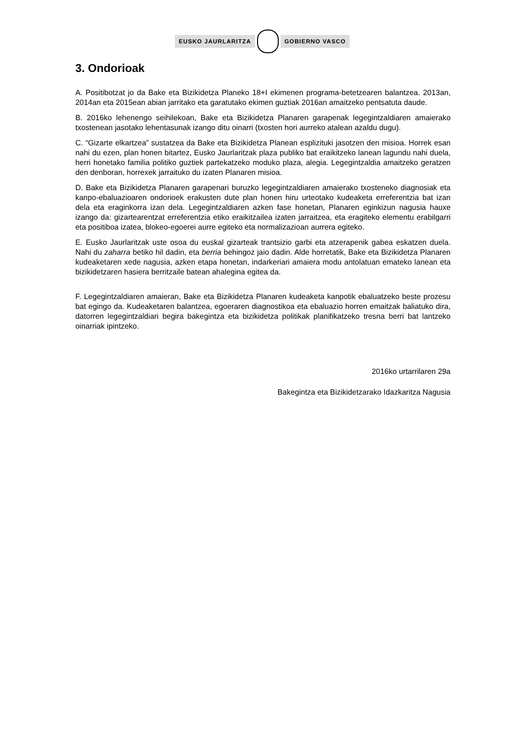EUSKO JAURLARITZA GOBIERNO VASCO
3. Ondorioak
A. Positibotzat jo da Bake eta Bizikidetza Planeko 18+I ekimenen programa-betetzearen balantzea. 2013an, 2014an eta 2015ean abian jarritako eta garatutako ekimen guztiak 2016an amaitzeko pentsatuta daude.
B. 2016ko lehenengo seihilekoan, Bake eta Bizikidetza Planaren garapenak legegintzaldiaren amaierako txostenean jasotako lehentasunak izango ditu oinarri (txosten hori aurreko atalean azaldu dugu).
C. “Gizarte elkartzea” sustatzea da Bake eta Bizikidetza Planean esplizituki jasotzen den misioa. Horrek esan nahi du ezen, plan honen bitartez, Eusko Jaurlaritzak plaza publiko bat eraikitzeko lanean lagundu nahi duela, herri honetako familia politiko guztiek partekatzeko moduko plaza, alegia. Legegintzaldia amaitzeko geratzen den denboran, horrexek jarraituko du izaten Planaren misioa.
D. Bake eta Bizikidetza Planaren garapenari buruzko legegintzaldiaren amaierako txosteneko diagnosiak eta kanpo-ebaluazioaren ondorioek erakusten dute plan honen hiru urteotako kudeaketa erreferentzia bat izan dela eta eraginkorra izan dela. Legegintzaldiaren azken fase honetan, Planaren eginkizun nagusia hauxe izango da: gizartearentzat erreferentzia etiko eraikitzailea izaten jarraitzea, eta eragiteko elementu erabilgarri eta positiboa izatea, blokeo-egoerei aurre egiteko eta normalizazioan aurrera egiteko.
E. Eusko Jaurlaritzak uste osoa du euskal gizarteak trantsizio garbi eta atzerapenik gabea eskatzen duela. Nahi du zaharra betiko hil dadin, eta berria behingoz jaio dadin. Alde horretatik, Bake eta Bizikidetza Planaren kudeaketaren xede nagusia, azken etapa honetan, indarkeriari amaiera modu antolatuan emateko lanean eta bizikidetzaren hasiera berritzaile batean ahalegina egitea da.
F. Legegintzaldiaren amaieran, Bake eta Bizikidetza Planaren kudeaketa kanpotik ebaluatzeko beste prozesu bat egingo da. Kudeaketaren balantzea, egoeraren diagnostikoa eta ebaluazio horren emaitzak baliatuko dira, datorren legegintzaldiari begira bakegintza eta bizikidetza politikak planifikatzeko tresna berri bat lantzeko oinarriak ipintzeko.
2016ko urtarrilaren 29a
Bakegintza eta Bizikidetzarako Idazkaritza Nagusia